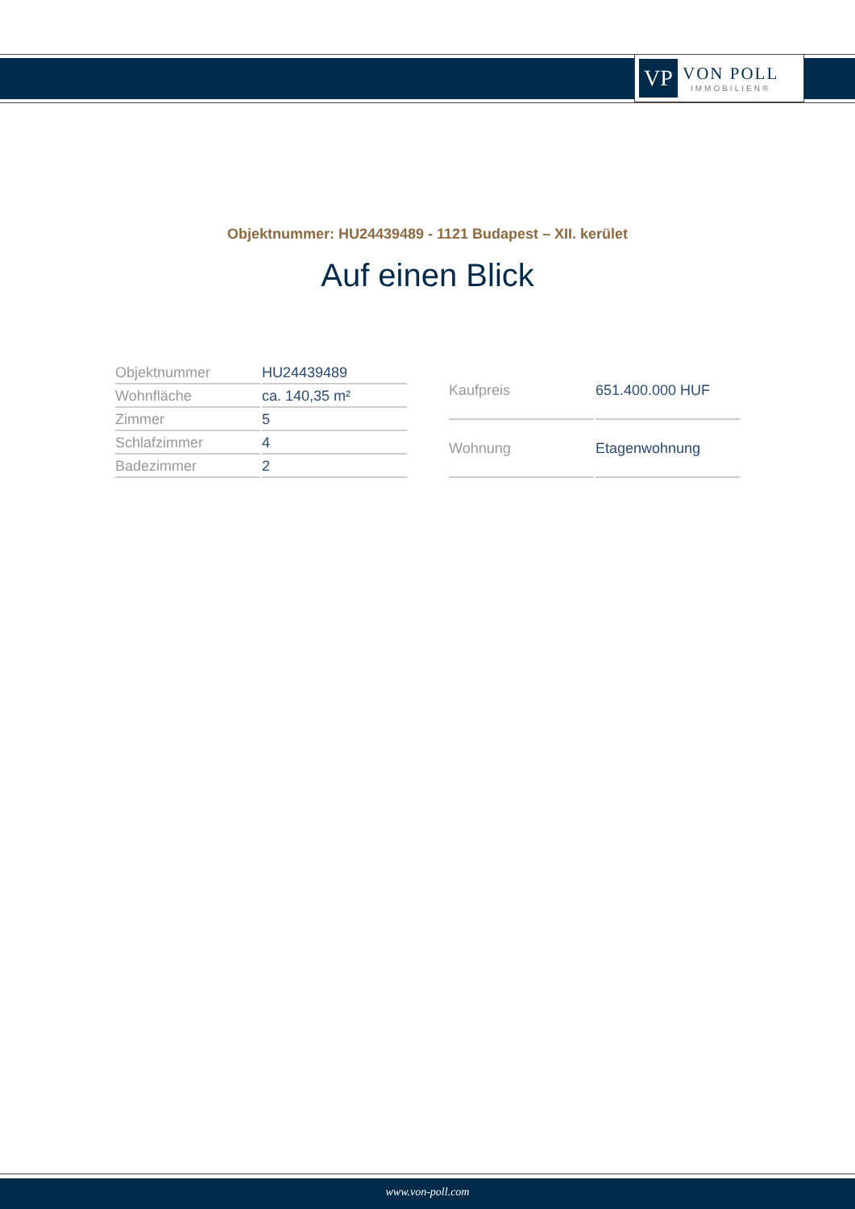VP
VON POLL
IMMOBILIEN®
Objektnummer: HU24439489 - 1121 Budapest – XII. kerület
Auf einen Blick
| Objektnummer | HU24439489 |
| Wohnfläche | ca. 140,35 m² |
| Zimmer | 5 |
| Schlafzimmer | 4 |
| Badezimmer | 2 |
| Kaufpreis | 651.400.000 HUF |
| Wohnung | Etagenwohnung |
www.von-poll.com